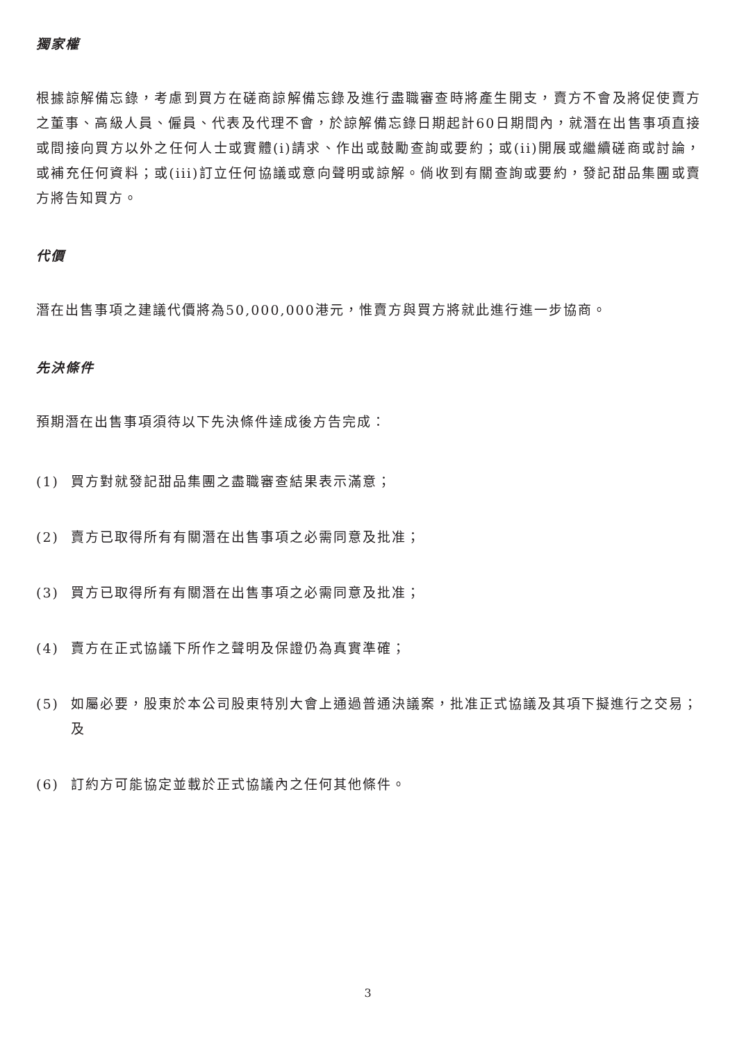獨家權
根據諒解備忘錄，考慮到買方在磋商諒解備忘錄及進行盡職審查時將產生開支，賣方不會及將促使賣方之董事、高級人員、僱員、代表及代理不會，於諒解備忘錄日期起計60日期間內，就潛在出售事項直接或間接向買方以外之任何人士或實體(i)請求、作出或鼓勵查詢或要約；或(ii)開展或繼續磋商或討論，或補充任何資料；或(iii)訂立任何協議或意向聲明或諒解。倘收到有關查詢或要約，發記甜品集團或賣方將告知買方。
代價
潛在出售事項之建議代價將為50,000,000港元，惟賣方與買方將就此進行進一步協商。
先決條件
預期潛在出售事項須待以下先決條件達成後方告完成：
(1) 買方對就發記甜品集團之盡職審查結果表示滿意；
(2) 賣方已取得所有有關潛在出售事項之必需同意及批准；
(3) 買方已取得所有有關潛在出售事項之必需同意及批准；
(4) 賣方在正式協議下所作之聲明及保證仍為真實準確；
(5) 如屬必要，股東於本公司股東特別大會上通過普通決議案，批准正式協議及其項下擬進行之交易；及
(6) 訂約方可能協定並載於正式協議內之任何其他條件。
3